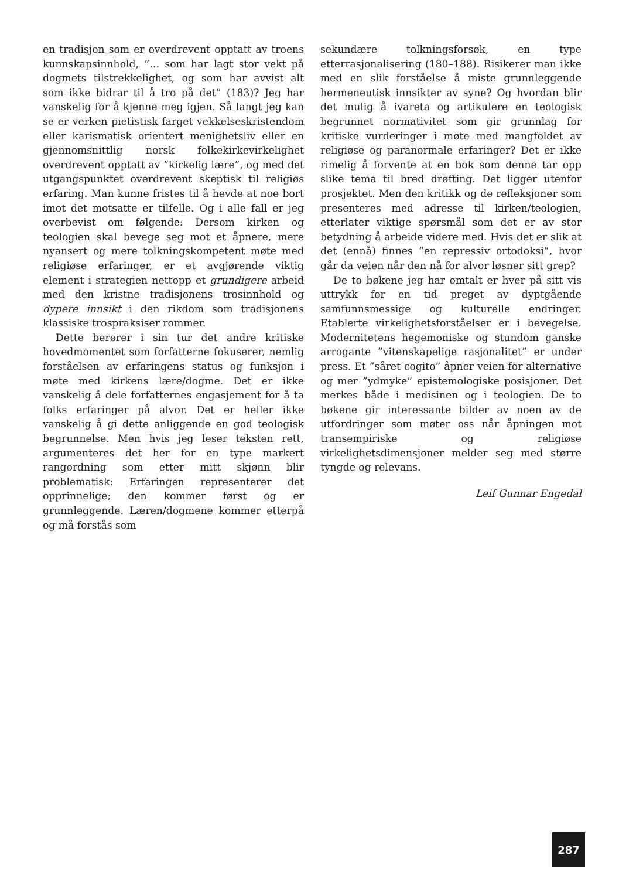en tradisjon som er overdrevent opptatt av troens kunnskapsinnhold, ”… som har lagt stor vekt på dogmets tilstrekkelighet, og som har avvist alt som ikke bidrar til å tro på det” (183)? Jeg har vanskelig for å kjenne meg igjen. Så langt jeg kan se er verken pietistisk farget vekkelseskristendom eller karismatisk orientert menighetsliv eller en gjennomsnittlig norsk folkekirkevirkelighet overdrevent opptatt av ”kirkelig lære”, og med det utgangspunktet overdrevent skeptisk til religiøs erfaring. Man kunne fristes til å hevde at noe bort imot det motsatte er tilfelle. Og i alle fall er jeg overbevist om følgende: Dersom kirken og teologien skal bevege seg mot et åpnere, mere nyansert og mere tolkningskompetent møte med religiøse erfaringer, er et avgjørende viktig element i strategien nettopp et grundigere arbeid med den kristne tradisjonens trosinnhold og dypere innsikt i den rikdom som tradisjonens klassiske trospraksiser rommer.
Dette berører i sin tur det andre kritiske hovedmomentet som forfatterne fokuserer, nemlig forståelsen av erfaringens status og funksjon i møte med kirkens lære/dogme. Det er ikke vanskelig å dele forfatternes engasjement for å ta folks erfaringer på alvor. Det er heller ikke vanskelig å gi dette anliggende en god teologisk begrunnelse. Men hvis jeg leser teksten rett, argumenteres det her for en type markert rangordning som etter mitt skjønn blir problematisk: Erfaringen representerer det opprinnelige; den kommer først og er grunnleggende. Læren/dogmene kommer etterpå og må forstås som
sekundære tolkningsforsøk, en type etterrasjonalisering (180–188). Risikerer man ikke med en slik forståelse å miste grunnleggende hermeneutisk innsikter av syne? Og hvordan blir det mulig å ivareta og artikulere en teologisk begrunnet normativitet som gir grunnlag for kritiske vurderinger i møte med mangfoldet av religiøse og paranormale erfaringer? Det er ikke rimelig å forvente at en bok som denne tar opp slike tema til bred drøfting. Det ligger utenfor prosjektet. Men den kritikk og de refleksjoner som presenteres med adresse til kirken/teologien, etterlater viktige spørsmål som det er av stor betydning å arbeide videre med. Hvis det er slik at det (ennå) finnes ”en repressiv ortodoksi”, hvor går da veien når den nå for alvor løsner sitt grep?
De to bøkene jeg har omtalt er hver på sitt vis uttrykk for en tid preget av dyptgående samfunnsmessige og kulturelle endringer. Etablerte virkelighetsforståelser er i bevegelse. Modernitetens hegemoniske og stundom ganske arrogante ”vitenskapelige rasjonalitet” er under press. Et ”såret cogito” åpner veien for alternative og mer ”ydmyke” epistemologiske posisjoner. Det merkes både i medisinen og i teologien. De to bøkene gir interessante bilder av noen av de utfordringer som møter oss når åpningen mot transempiriske og religiøse virkelighetsdimensjoner melder seg med større tyngde og relevans.
Leif Gunnar Engedal
287